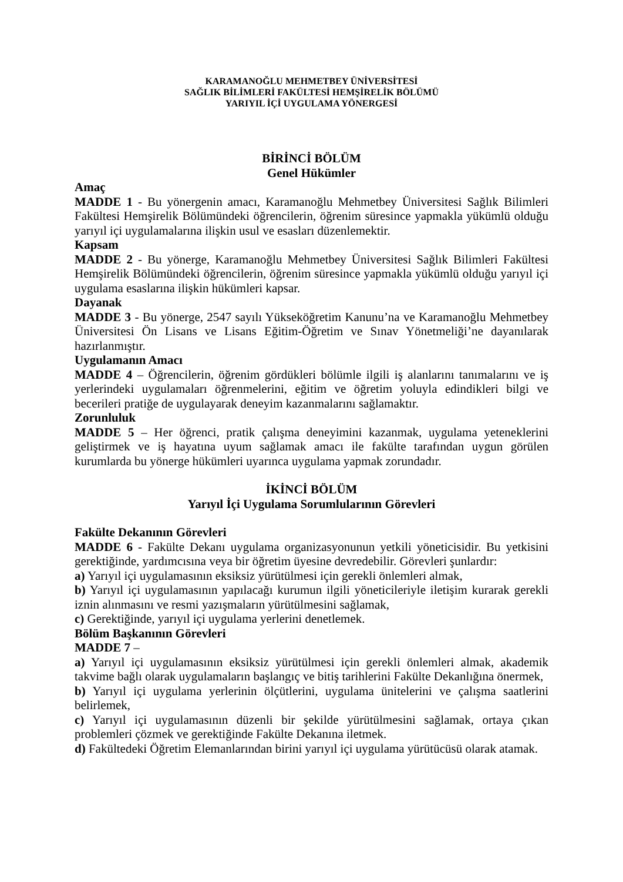KARAMANOĞLU MEHMETBEY ÜNİVERSİTESİ
SAĞLIK BİLİMLERİ FAKÜLTESİ HEMŞİRELİK BÖLÜMÜ
YARIYIL İÇİ UYGULAMA YÖNERGESİ
BİRİNCİ BÖLÜM
Genel Hükümler
Amaç
MADDE 1 - Bu yönergenin amacı, Karamanoğlu Mehmetbey Üniversitesi Sağlık Bilimleri Fakültesi Hemşirelik Bölümündeki öğrencilerin, öğrenim süresince yapmakla yükümlü olduğu yarıyıl içi uygulamalarına ilişkin usul ve esasları düzenlemektir.
Kapsam
MADDE 2 - Bu yönerge, Karamanoğlu Mehmetbey Üniversitesi Sağlık Bilimleri Fakültesi Hemşirelik Bölümündeki öğrencilerin, öğrenim süresince yapmakla yükümlü olduğu yarıyıl içi uygulama esaslarına ilişkin hükümleri kapsar.
Dayanak
MADDE 3 - Bu yönerge, 2547 sayılı Yükseköğretim Kanunu’na ve Karamanoğlu Mehmetbey Üniversitesi Ön Lisans ve Lisans Eğitim-Öğretim ve Sınav Yönetmeliği’ne dayanılarak hazırlanmıştır.
Uygulamanın Amacı
MADDE 4 – Öğrencilerin, öğrenim gördükleri bölümle ilgili iş alanlarını tanımalarını ve iş yerlerindeki uygulamaları öğrenmelerini, eğitim ve öğretim yoluyla edindikleri bilgi ve becerileri pratiğe de uygulayarak deneyim kazanmalarını sağlamaktır.
Zorunluluk
MADDE 5 – Her öğrenci, pratik çalışma deneyimini kazanmak, uygulama yeteneklerini geliştirmek ve iş hayatına uyum sağlamak amacı ile fakülte tarafından uygun görülen kurumlarda bu yönerge hükümleri uyarınca uygulama yapmak zorundadır.
İKİNCİ BÖLÜM
Yarıyıl İçi Uygulama Sorumlularının Görevleri
Fakülte Dekanının Görevleri
MADDE 6 - Fakülte Dekanı uygulama organizasyonunun yetkili yöneticisidir. Bu yetkisini gerektiğinde, yardımcısına veya bir öğretim üyesine devredebilir. Görevleri şunlardır:
a) Yarıyıl içi uygulamasının eksiksiz yürütülmesi için gerekli önlemleri almak,
b) Yarıyıl içi uygulamasının yapılacağı kurumun ilgili yöneticileriyle iletişim kurarak gerekli iznin alınmasını ve resmi yazışmaların yürütülmesini sağlamak,
c) Gerektiğinde, yarıyıl içi uygulama yerlerini denetlemek.
Bölüm Başkanının Görevleri
MADDE 7 –
a) Yarıyıl içi uygulamasının eksiksiz yürütülmesi için gerekli önlemleri almak, akademik takvime bağlı olarak uygulamaların başlangıç ve bitiş tarihlerini Fakülte Dekanlığına önermek,
b) Yarıyıl içi uygulama yerlerinin ölçütlerini, uygulama ünitelerini ve çalışma saatlerini belirlemek,
c) Yarıyıl içi uygulamasının düzenli bir şekilde yürütülmesini sağlamak, ortaya çıkan problemleri çözmek ve gerektiğinde Fakülte Dekanına iletmek.
d) Fakültedeki Öğretim Elemanlarından birini yarıyıl içi uygulama yürütücüsü olarak atamak.